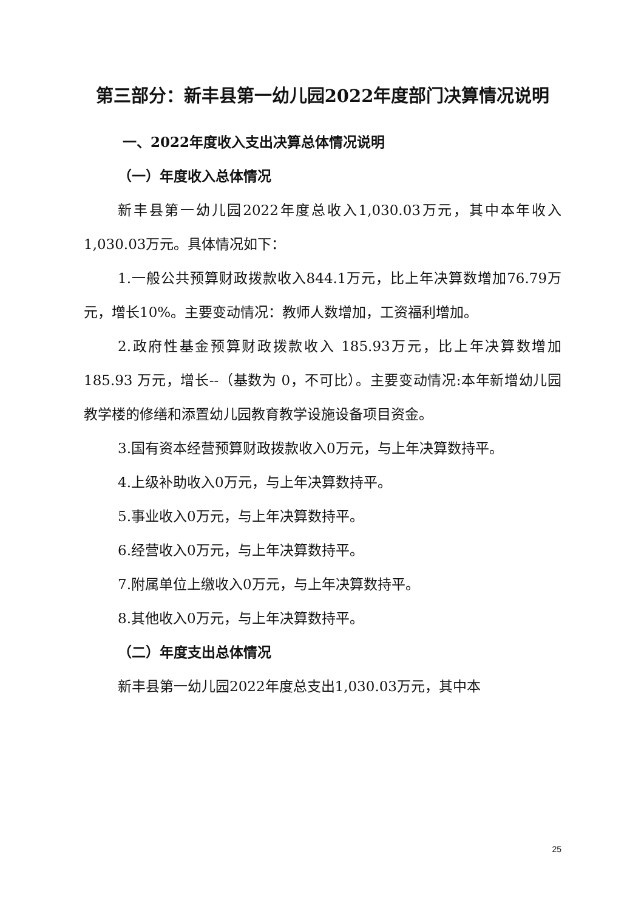第三部分：新丰县第一幼儿园2022年度部门决算情况说明
一、2022年度收入支出决算总体情况说明
（一）年度收入总体情况
新丰县第一幼儿园2022年度总收入1,030.03万元，其中本年收入1,030.03万元。具体情况如下：
1.一般公共预算财政拨款收入844.1万元，比上年决算数增加76.79万元，增长10%。主要变动情况：教师人数增加，工资福利增加。
2.政府性基金预算财政拨款收入 185.93万元，比上年决算数增加 185.93 万元，增长--（基数为 0，不可比）。主要变动情况:本年新增幼儿园教学楼的修缮和添置幼儿园教育教学设施设备项目资金。
3.国有资本经营预算财政拨款收入0万元，与上年决算数持平。
4.上级补助收入0万元，与上年决算数持平。
5.事业收入0万元，与上年决算数持平。
6.经营收入0万元，与上年决算数持平。
7.附属单位上缴收入0万元，与上年决算数持平。
8.其他收入0万元，与上年决算数持平。
（二）年度支出总体情况
新丰县第一幼儿园2022年度总支出1,030.03万元，其中本
25